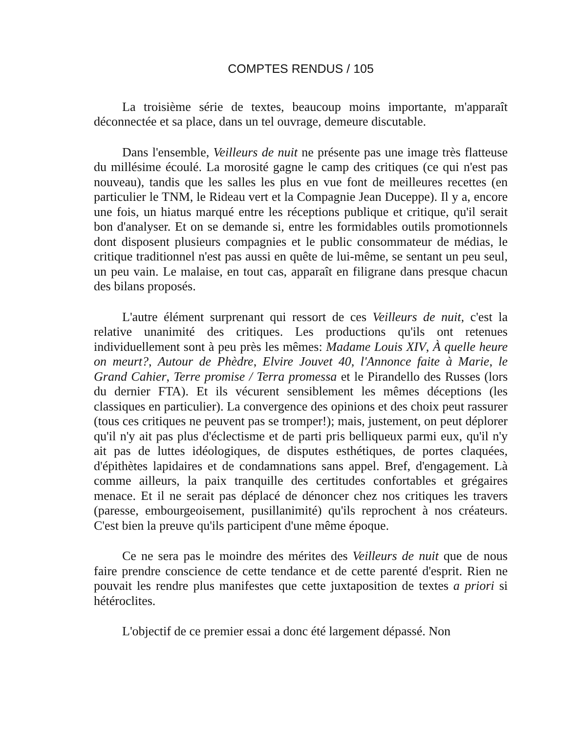COMPTES RENDUS / 105
La troisième série de textes, beaucoup moins importante, m'apparaît déconnectée et sa place, dans un tel ouvrage, demeure discutable.
Dans l'ensemble, Veilleurs de nuit ne présente pas une image très flatteuse du millésime écoulé. La morosité gagne le camp des critiques (ce qui n'est pas nouveau), tandis que les salles les plus en vue font de meilleures recettes (en particulier le TNM, le Rideau vert et la Compagnie Jean Duceppe). Il y a, encore une fois, un hiatus marqué entre les réceptions publique et critique, qu'il serait bon d'analyser. Et on se demande si, entre les formidables outils promotionnels dont disposent plusieurs compagnies et le public consommateur de médias, le critique traditionnel n'est pas aussi en quête de lui-même, se sentant un peu seul, un peu vain. Le malaise, en tout cas, apparaît en filigrane dans presque chacun des bilans proposés.
L'autre élément surprenant qui ressort de ces Veilleurs de nuit, c'est la relative unanimité des critiques. Les productions qu'ils ont retenues individuellement sont à peu près les mêmes: Madame Louis XIV, À quelle heure on meurt?, Autour de Phèdre, Elvire Jouvet 40, l'Annonce faite à Marie, le Grand Cahier, Terre promise / Terra promessa et le Pirandello des Russes (lors du dernier FTA). Et ils vécurent sensiblement les mêmes déceptions (les classiques en particulier). La convergence des opinions et des choix peut rassurer (tous ces critiques ne peuvent pas se tromper!); mais, justement, on peut déplorer qu'il n'y ait pas plus d'éclectisme et de parti pris belliqueux parmi eux, qu'il n'y ait pas de luttes idéologiques, de disputes esthétiques, de portes claquées, d'épithètes lapidaires et de condamnations sans appel. Bref, d'engagement. Là comme ailleurs, la paix tranquille des certitudes confortables et grégaires menace. Et il ne serait pas déplacé de dénoncer chez nos critiques les travers (paresse, embourgeoisement, pusillanimité) qu'ils reprochent à nos créateurs. C'est bien la preuve qu'ils participent d'une même époque.
Ce ne sera pas le moindre des mérites des Veilleurs de nuit que de nous faire prendre conscience de cette tendance et de cette parenté d'esprit. Rien ne pouvait les rendre plus manifestes que cette juxtaposition de textes a priori si hétéroclites.
L'objectif de ce premier essai a donc été largement dépassé. Non